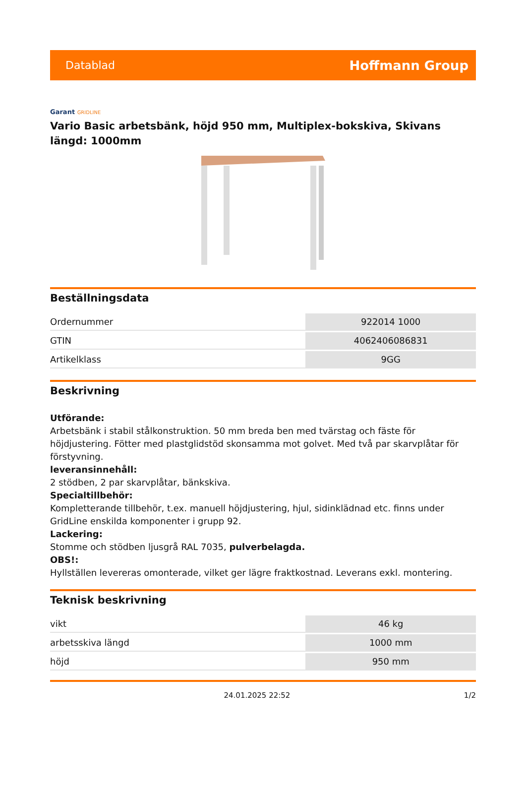Datablad
Hoffmann Group
Garant GRIDLINE
Vario Basic arbetsbänk, höjd 950 mm, Multiplex-bokskiva, Skivans längd: 1000mm
Beställningsdata
| Ordernummer | 922014 1000 |
| GTIN | 4062406086831 |
| Artikelklass | 9GG |
Beskrivning
Utförande:
Arbetsbänk i stabil stålkonstruktion. 50 mm breda ben med tvärstag och fäste för höjdjustering. Fötter med plastglidstöd skonsamma mot golvet. Med två par skarvplåtar för förstyvning.
leveransinnehåll:
2 stödben, 2 par skarvplåtar, bänkskiva.
Specialtillbehör:
Kompletterande tillbehör, t.ex. manuell höjdjustering, hjul, sidinklädnad etc. finns under GridLine enskilda komponenter i grupp 92.
Lackering:
Stomme och stödben ljusgrå RAL 7035, pulverbelagda.
OBS!:
Hyllställen levereras omonterade, vilket ger lägre fraktkostnad. Leverans exkl. montering.
Teknisk beskrivning
| vikt | 46 kg |
| arbetsskiva längd | 1000 mm |
| höjd | 950 mm |
24.01.2025 22:52 1/2